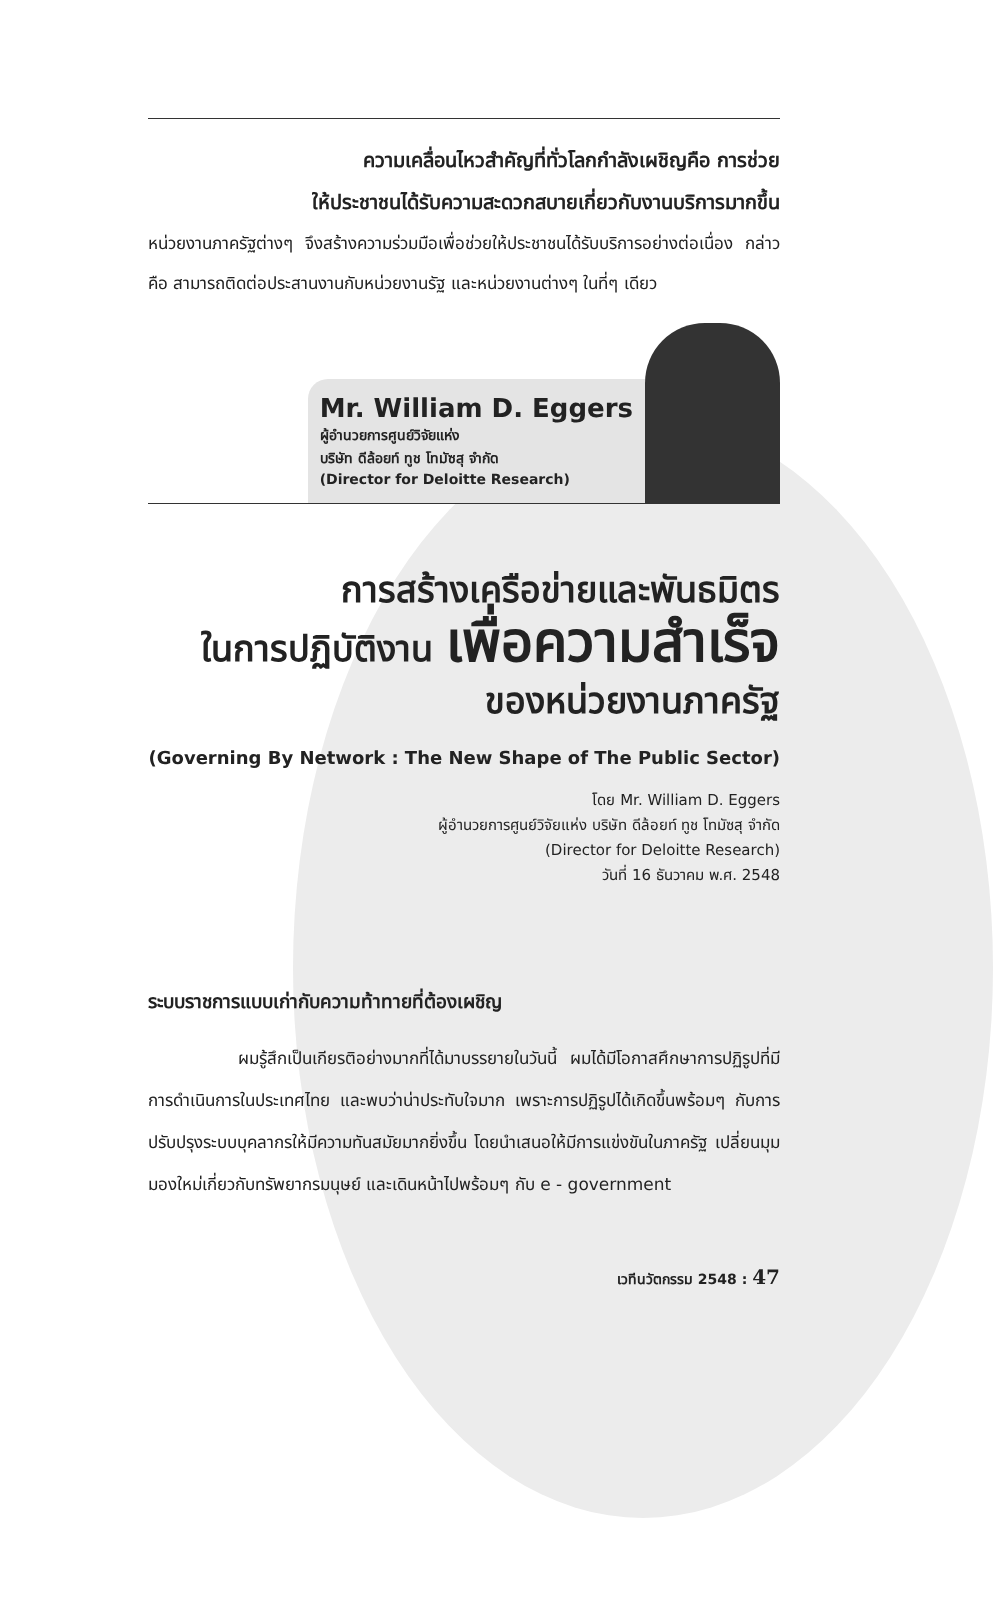ความเคลื่อนไหวสำคัญที่ทั่วโลกกำลังเผชิญคือ การช่วย
ให้ประชาชนได้รับความสะดวกสบายเกี่ยวกับงานบริการมากขึ้น
หน่วยงานภาครัฐต่างๆ จึงสร้างความร่วมมือเพื่อช่วยให้ประชาชนได้รับบริการอย่างต่อเนื่อง กล่าวคือ สามารถติดต่อประสานงานกับหน่วยงานรัฐ และหน่วยงานต่างๆ ในที่ๆ เดียว
Mr. William D. Eggers
ผู้อำนวยการศูนย์วิจัยแห่ง
บริษัท ดีล้อยท์ ทูช โทมัซสุ จำกัด
(Director for Deloitte Research)
การสร้างเครือข่ายและพันธมิตร
ในการปฏิบัติงาน เพื่อความสำเร็จ
ของหน่วยงานภาครัฐ
(Governing By Network : The New Shape of The Public Sector)
โดย Mr. William D. Eggers
ผู้อำนวยการศูนย์วิจัยแห่ง บริษัท ดีล้อยท์ ทูช โทมัซสุ จำกัด
(Director for Deloitte Research)
วันที่ 16 ธันวาคม พ.ศ. 2548
ระบบราชการแบบเก่ากับความท้าทายที่ต้องเผชิญ
ผมรู้สึกเป็นเกียรติอย่างมากที่ได้มาบรรยายในวันนี้ ผมได้มีโอกาสศึกษาการปฏิรูปที่มีการดำเนินการในประเทศไทย และพบว่าน่าประทับใจมาก เพราะการปฏิรูปได้เกิดขึ้นพร้อมๆ กับการปรับปรุงระบบบุคลากรให้มีความทันสมัยมากยิ่งขึ้น โดยนำเสนอให้มีการแข่งขันในภาครัฐ เปลี่ยนมุมมองใหม่เกี่ยวกับทรัพยากรมนุษย์ และเดินหน้าไปพร้อมๆ กับ e - government
เวทีนวัตกรรม 2548 : 47